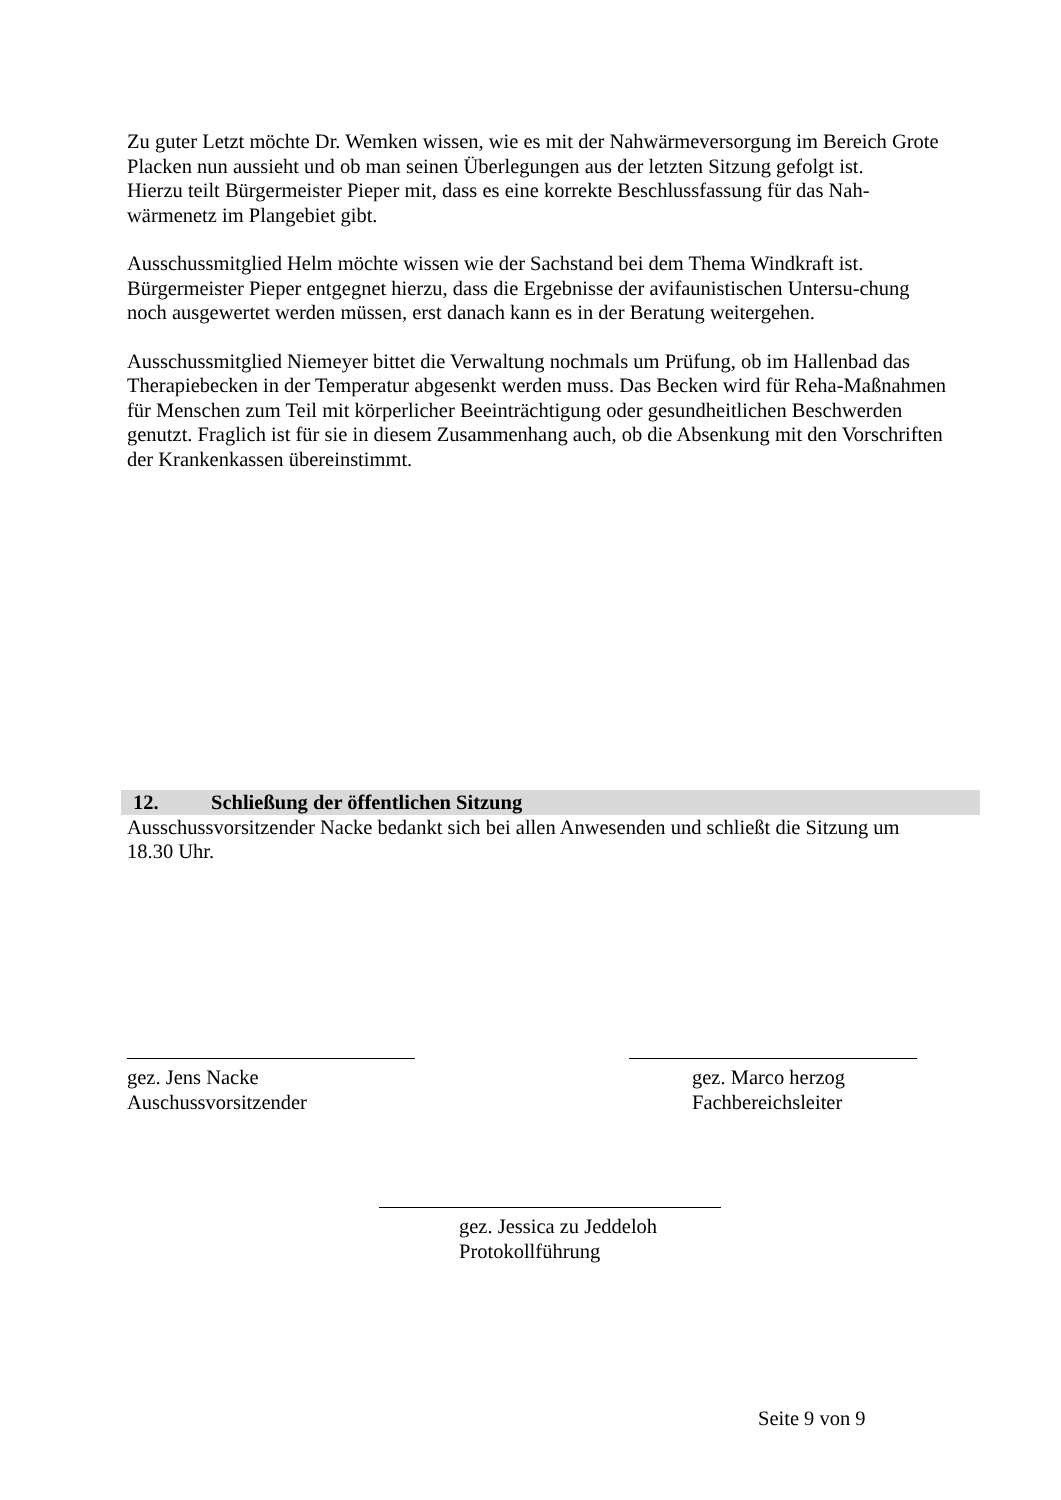Zu guter Letzt möchte Dr. Wemken wissen, wie es mit der Nahwärmeversorgung im Bereich Grote Placken nun aussieht und ob man seinen Überlegungen aus der letzten Sitzung gefolgt ist.
Hierzu teilt Bürgermeister Pieper mit, dass es eine korrekte Beschlussfassung für das Nah-wärmenetz im Plangebiet gibt.
Ausschussmitglied Helm möchte wissen wie der Sachstand bei dem Thema Windkraft ist. Bürgermeister Pieper entgegnet hierzu, dass die Ergebnisse der avifaunistischen Untersu-chung noch ausgewertet werden müssen, erst danach kann es in der Beratung weitergehen.
Ausschussmitglied Niemeyer bittet die Verwaltung nochmals um Prüfung, ob im Hallenbad das Therapiebecken in der Temperatur abgesenkt werden muss. Das Becken wird für Reha-Maßnahmen für Menschen zum Teil mit körperlicher Beeinträchtigung oder gesundheitlichen Beschwerden genutzt. Fraglich ist für sie in diesem Zusammenhang auch, ob die Absenkung mit den Vorschriften der Krankenkassen übereinstimmt.
12. Schließung der öffentlichen Sitzung
Ausschussvorsitzender Nacke bedankt sich bei allen Anwesenden und schließt die Sitzung um 18.30 Uhr.
gez. Jens Nacke
Auschussvorsitzender
gez. Marco herzog
Fachbereichsleiter
gez. Jessica zu Jeddeloh
Protokollführung
Seite 9 von 9